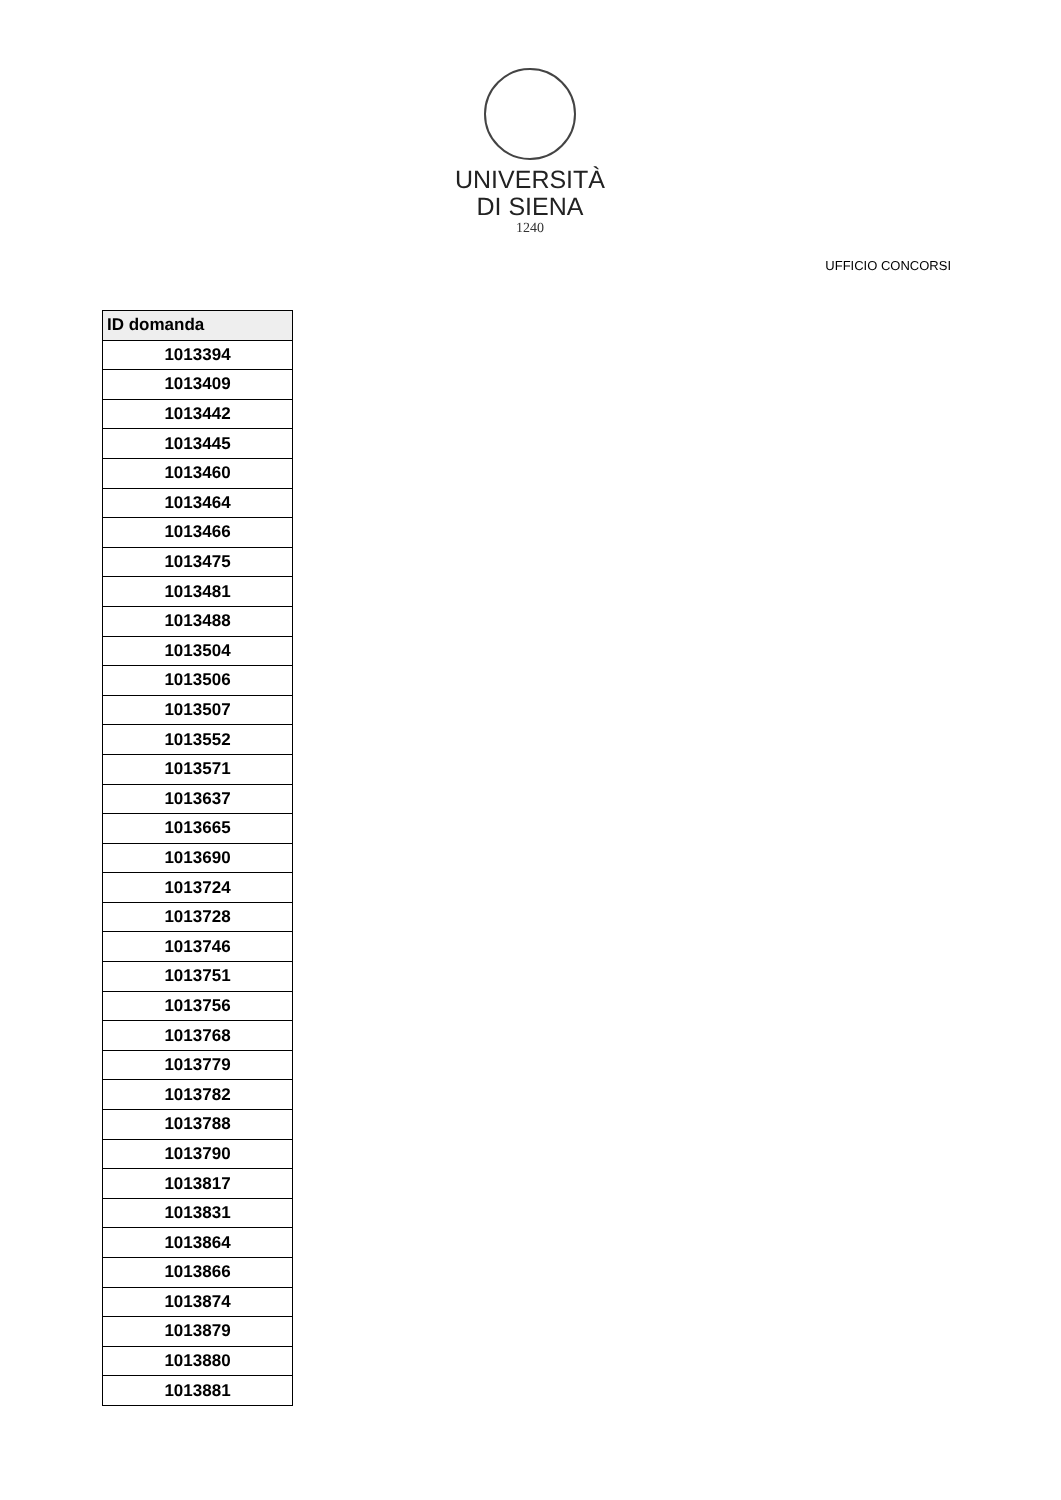UNIVERSITÀ
DI SIENA
1240
UFFICIO CONCORSI
| ID domanda |
| --- |
| 1013394 |
| 1013409 |
| 1013442 |
| 1013445 |
| 1013460 |
| 1013464 |
| 1013466 |
| 1013475 |
| 1013481 |
| 1013488 |
| 1013504 |
| 1013506 |
| 1013507 |
| 1013552 |
| 1013571 |
| 1013637 |
| 1013665 |
| 1013690 |
| 1013724 |
| 1013728 |
| 1013746 |
| 1013751 |
| 1013756 |
| 1013768 |
| 1013779 |
| 1013782 |
| 1013788 |
| 1013790 |
| 1013817 |
| 1013831 |
| 1013864 |
| 1013866 |
| 1013874 |
| 1013879 |
| 1013880 |
| 1013881 |